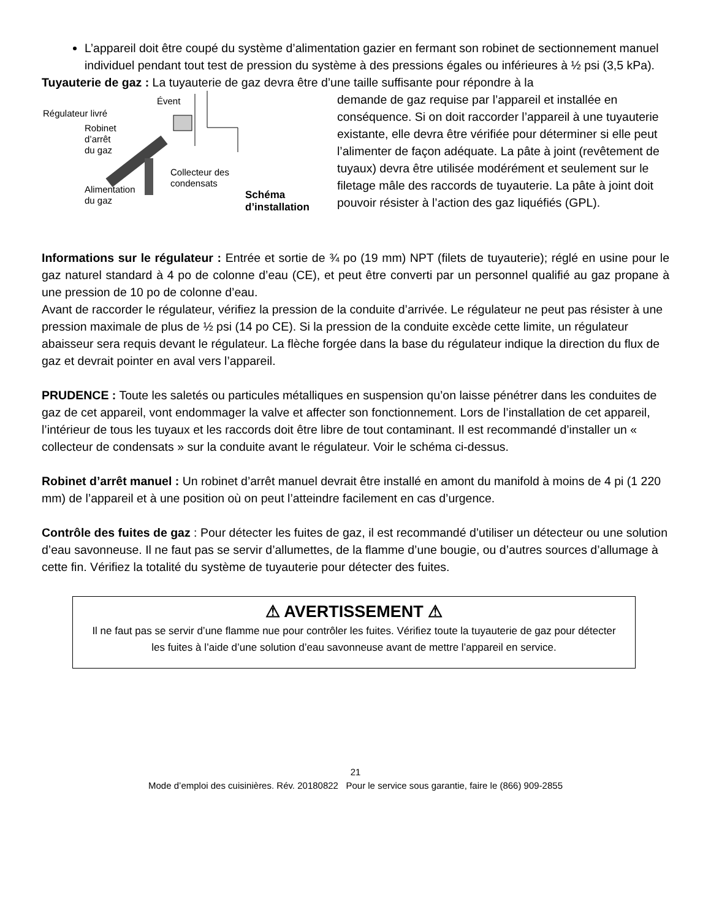L’appareil doit être coupé du système d’alimentation gazier en fermant son robinet de sectionnement manuel individuel pendant tout test de pression du système à des pressions égales ou inférieures à ½ psi (3,5 kPa).
Tuyauterie de gaz : La tuyauterie de gaz devra être d’une taille suffisante pour répondre à la
Évent
Régulateur livré
Robinet
d’arrêt
du gaz
Collecteur des
condensats
Alimentation
du gaz
Schéma
d’installation
demande de gaz requise par l’appareil et installée en conséquence. Si on doit raccorder l’appareil à une tuyauterie existante, elle devra être vérifiée pour déterminer si elle peut l’alimenter de façon adéquate. La pâte à joint (revêtement de tuyaux) devra être utilisée modérément et seulement sur le filetage mâle des raccords de tuyauterie. La pâte à joint doit pouvoir résister à l’action des gaz liquéfiés (GPL).
Informations sur le régulateur : Entrée et sortie de ¾ po (19 mm) NPT (filets de tuyauterie); réglé en usine pour le gaz naturel standard à 4 po de colonne d’eau (CE), et peut être converti par un personnel qualifié au gaz propane à une pression de 10 po de colonne d’eau.
Avant de raccorder le régulateur, vérifiez la pression de la conduite d’arrivée. Le régulateur ne peut pas résister à une pression maximale de plus de ½ psi (14 po CE). Si la pression de la conduite excède cette limite, un régulateur abaisseur sera requis devant le régulateur. La flèche forgée dans la base du régulateur indique la direction du flux de gaz et devrait pointer en aval vers l’appareil.
PRUDENCE : Toute les saletés ou particules métalliques en suspension qu’on laisse pénétrer dans les conduites de gaz de cet appareil, vont endommager la valve et affecter son fonctionnement. Lors de l’installation de cet appareil, l’intérieur de tous les tuyaux et les raccords doit être libre de tout contaminant. Il est recommandé d’installer un « collecteur de condensats » sur la conduite avant le régulateur. Voir le schéma ci-dessus.
Robinet d’arrêt manuel : Un robinet d’arrêt manuel devrait être installé en amont du manifold à moins de 4 pi (1 220 mm) de l’appareil et à une position où on peut l’atteindre facilement en cas d’urgence.
Contrôle des fuites de gaz : Pour détecter les fuites de gaz, il est recommandé d’utiliser un détecteur ou une solution d’eau savonneuse. Il ne faut pas se servir d’allumettes, de la flamme d’une bougie, ou d’autres sources d’allumage à cette fin. Vérifiez la totalité du système de tuyauterie pour détecter des fuites.
⚠ AVERTISSEMENT ⚠
Il ne faut pas se servir d’une flamme nue pour contrôler les fuites. Vérifiez toute la tuyauterie de gaz pour détecter les fuites à l’aide d’une solution d’eau savonneuse avant de mettre l’appareil en service.
21
Mode d’emploi des cuisinières. Rév. 20180822 Pour le service sous garantie, faire le (866) 909-2855